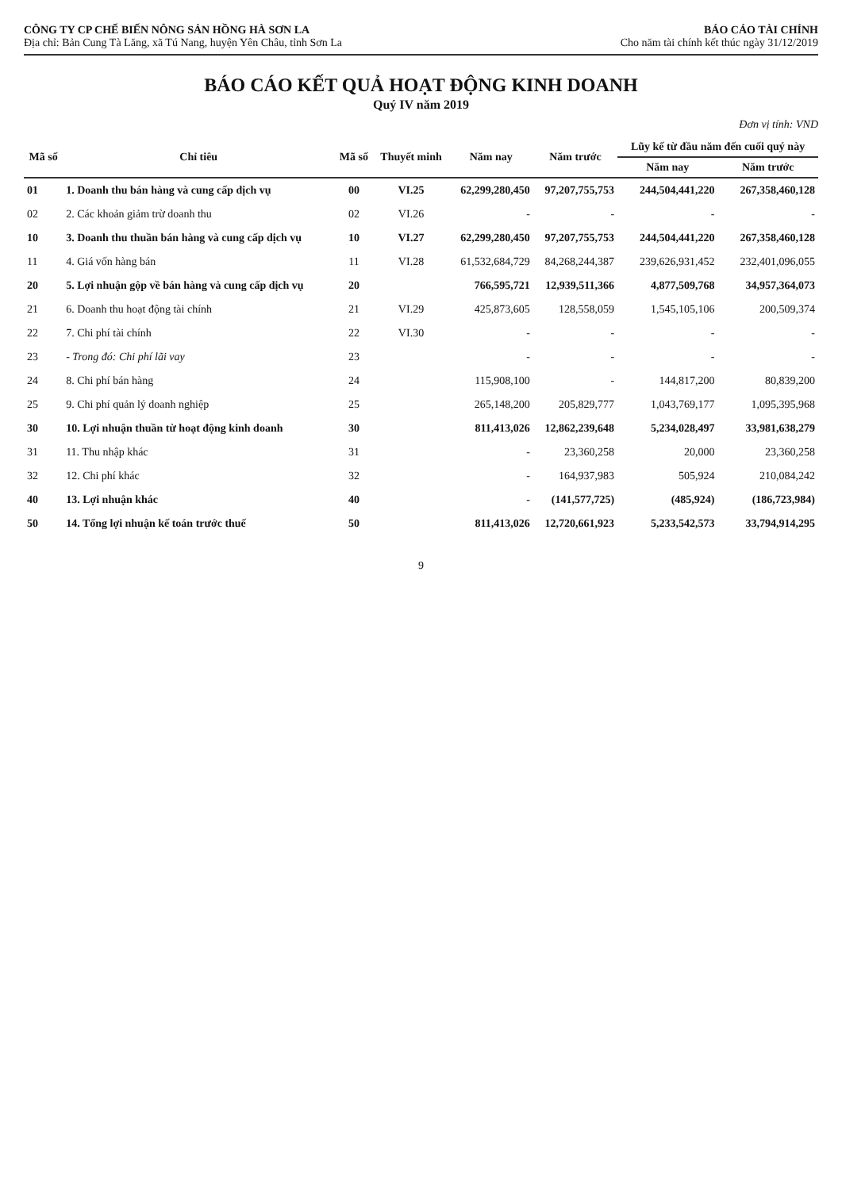CÔNG TY CP CHẾ BIẾN NÔNG SẢN HỒNG HÀ SƠN LA
Địa chỉ: Bản Cung Tà Lăng, xã Tú Nang, huyện Yên Châu, tỉnh Sơn La
BÁO CÁO TÀI CHÍNH
Cho năm tài chính kết thúc ngày 31/12/2019
BÁO CÁO KẾT QUẢ HOẠT ĐỘNG KINH DOANH
Quý IV năm 2019
Đơn vị tính: VND
| Mã số | Chỉ tiêu | Mã số | Thuyết minh | Năm nay | Năm trước | Lũy kế từ đầu năm đến cuối quý này | |
| --- | --- | --- | --- | --- | --- | --- | --- |
| | | | | | | Năm nay | Năm trước |
| 01 | 1. Doanh thu bán hàng và cung cấp dịch vụ | 00 | VI.25 | 62,299,280,450 | 97,207,755,753 | 244,504,441,220 | 267,358,460,128 |
| 02 | 2. Các khoản giảm trừ doanh thu | 02 | VI.26 | - | - | - | - |
| 10 | 3. Doanh thu thuần bán hàng và cung cấp dịch vụ | 10 | VI.27 | 62,299,280,450 | 97,207,755,753 | 244,504,441,220 | 267,358,460,128 |
| 11 | 4. Giá vốn hàng bán | 11 | VI.28 | 61,532,684,729 | 84,268,244,387 | 239,626,931,452 | 232,401,096,055 |
| 20 | 5. Lợi nhuận gộp về bán hàng và cung cấp dịch vụ | 20 | | 766,595,721 | 12,939,511,366 | 4,877,509,768 | 34,957,364,073 |
| 21 | 6. Doanh thu hoạt động tài chính | 21 | VI.29 | 425,873,605 | 128,558,059 | 1,545,105,106 | 200,509,374 |
| 22 | 7. Chi phí tài chính | 22 | VI.30 | - | - | - | - |
| 23 | - Trong đó: Chi phí lãi vay | 23 | | - | - | - | - |
| 24 | 8. Chi phí bán hàng | 24 | | 115,908,100 | - | 144,817,200 | 80,839,200 |
| 25 | 9. Chi phí quản lý doanh nghiệp | 25 | | 265,148,200 | 205,829,777 | 1,043,769,177 | 1,095,395,968 |
| 30 | 10. Lợi nhuận thuần từ hoạt động kinh doanh | 30 | | 811,413,026 | 12,862,239,648 | 5,234,028,497 | 33,981,638,279 |
| 31 | 11. Thu nhập khác | 31 | | - | 23,360,258 | 20,000 | 23,360,258 |
| 32 | 12. Chi phí khác | 32 | | - | 164,937,983 | 505,924 | 210,084,242 |
| 40 | 13. Lợi nhuận khác | 40 | | - | (141,577,725) | (485,924) | (186,723,984) |
| 50 | 14. Tổng lợi nhuận kế toán trước thuế | 50 | | 811,413,026 | 12,720,661,923 | 5,233,542,573 | 33,794,914,295 |
9